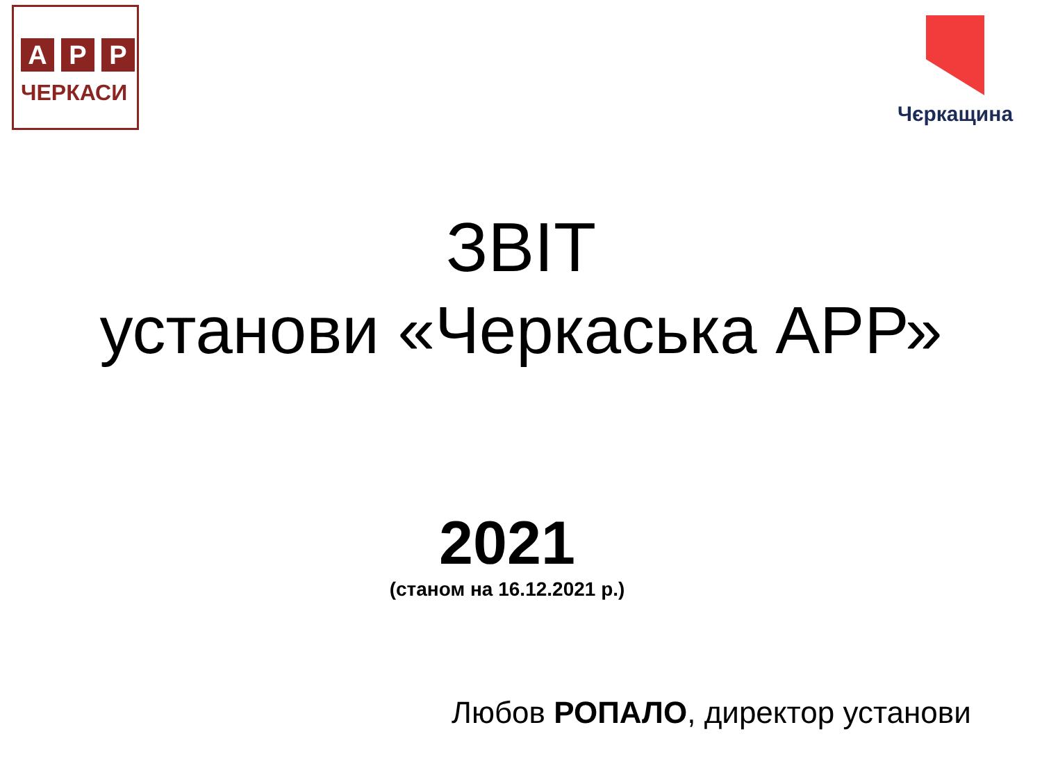А Р Р
ЧЕРКАСИ
Чєркащина
ЗВІТ
установи «Черкаська АРР»
2021
(станом на 16.12.2021 р.)
Любов РОПАЛО, директор установи